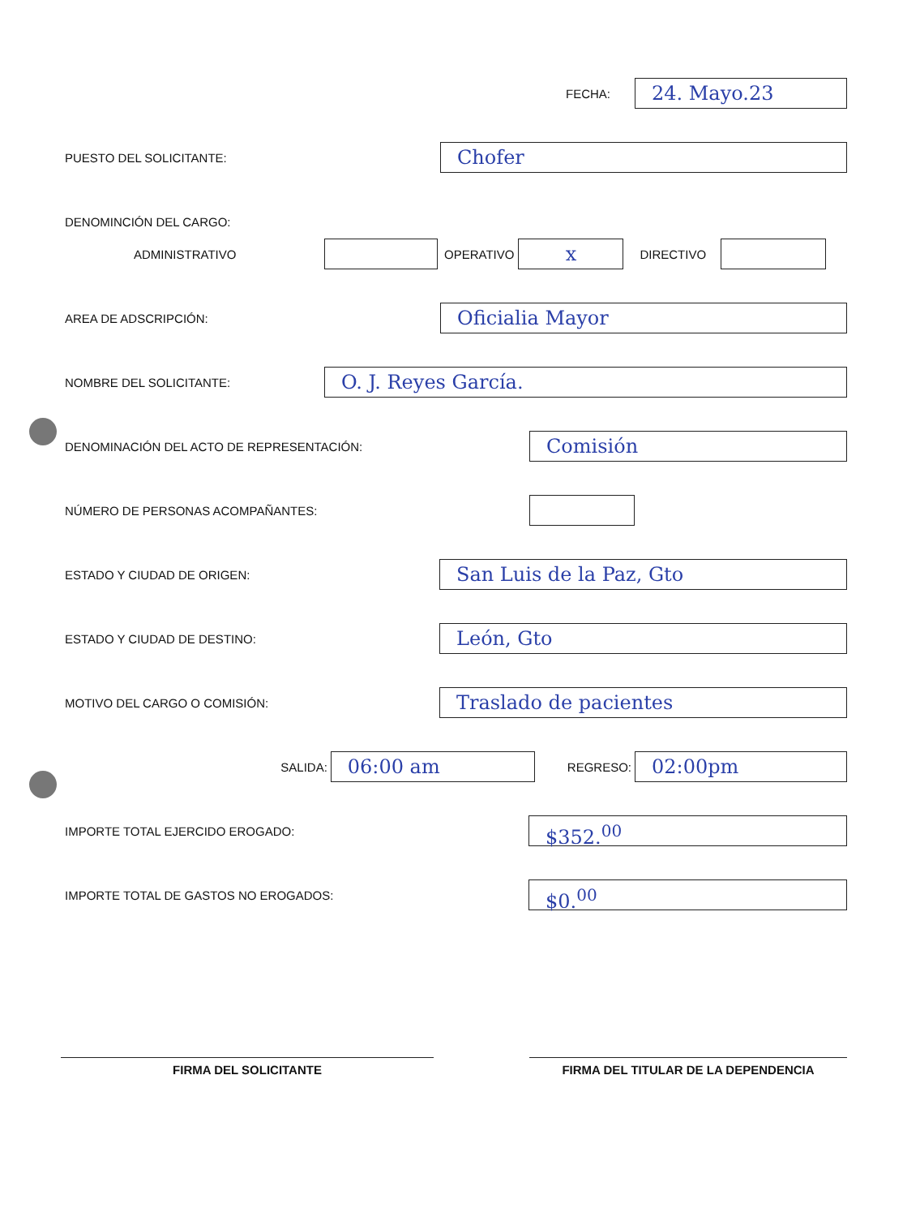FECHA:
24. Mayo.23
PUESTO DEL SOLICITANTE:
Chofer
DENOMINCIÓN DEL CARGO:
ADMINISTRATIVO OPERATIVO
x
DIRECTIVO
AREA DE ADSCRIPCIÓN:
Oficialia Mayor
NOMBRE DEL SOLICITANTE:
O. J. Reyes García.
DENOMINACIÓN DEL ACTO DE REPRESENTACIÓN:
Comisión
NÚMERO DE PERSONAS ACOMPAÑANTES:
ESTADO Y CIUDAD DE ORIGEN:
San Luis de la Paz, Gto
ESTADO Y CIUDAD DE DESTINO:
León, Gto
MOTIVO DEL CARGO O COMISIÓN:
Traslado de pacientes
SALIDA:
06:00 am
REGRESO:
02:00pm
IMPORTE TOTAL EJERCIDO EROGADO:
$352.<sup>00</sup>
IMPORTE TOTAL DE GASTOS NO EROGADOS:
$0.<sup>00</sup>
FIRMA DEL SOLICITANTE FIRMA DEL TITULAR DE LA DEPENDENCIA